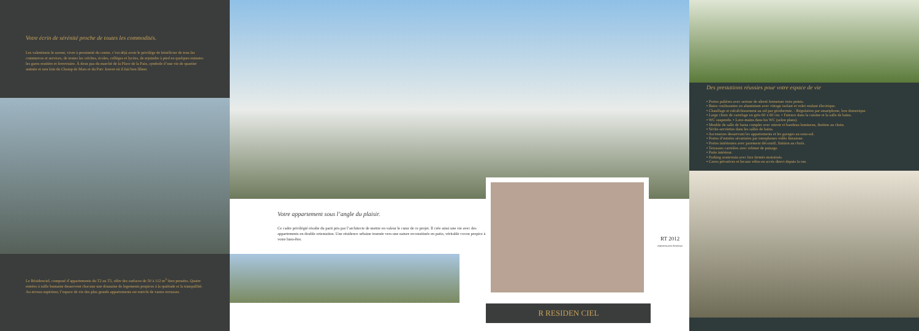Votre écrin de sérénité proche de toutes les commodités.
Les valentinois le savent, vivre à proximité du centre, c’est déjà avoir le privilège de bénéficier de tous les commerces et services, de toutes les crèches, écoles, collèges et lycées, de rejoindre à pied en quelques minutes les gares routière et ferroviaire. À deux pas du marché de la Place de la Paix, symbole d’une vie de quartier animée et non loin du Champ de Mars et du Parc Jouvet où il fait bon flâner.
Le Résidenciel, composé d’appartements du T2 au T5, offre des surfaces de 50 à 112 m<sup>2</sup> bien pensées. Quatre entrées à taille humaine desservent chacune une douzaine de logements propices à la quiétude et la tranquillité. Au niveau supérieur, l’espace de vie des plus grands appartements est enrichi de vastes terrasses.
Votre appartement sous l’angle du plaisir.
Ce cadre privilégié résulte du parti pris par l’architecte de mettre en valeur le cœur de ce projet. Il crée ainsi une vie avec des appartements en double orientation. Une résidence urbaine tournée vers une nature reconstituée en patio, véritable cocon propice à votre bien-être.
R RESIDEN CIEL
RT 2012
réglementation thermique
Des prestations réussies pour votre espace de vie
• Portes palières avec serrure de sûreté fermeture trois points.
• Baies coulissantes en aluminium avec vitrage isolant et volet roulant électrique.
• Chauffage et rafraîchissement au sol par géothermie. - Régulation par smartphone, box domotique.
• Large choix de carrelage en grès 60 x 60 cm. • Faïence dans la cuisine et la salle de bains.
• WC suspendu. • Lave-mains dans les WC (selon plans).
• Meuble de salle de bains complet avec miroir et bandeau lumineux, finition au choix.
• Sèche-serviettes dans les salles de bains.
• Ascenseurs desservant les appartements et les garages au sous-sol.
• Portes d’entrées sécurisées par interphones vidéo Intratone.
• Portes intérieures avec parement décoratif, finition au choix.
• Terrasses carrelées avec robinet de puisage.
• Patio intérieur.
• Parking souterrain avec box fermés motorisés.
• Caves privatives et locaux vélos en accès direct depuis la rue.